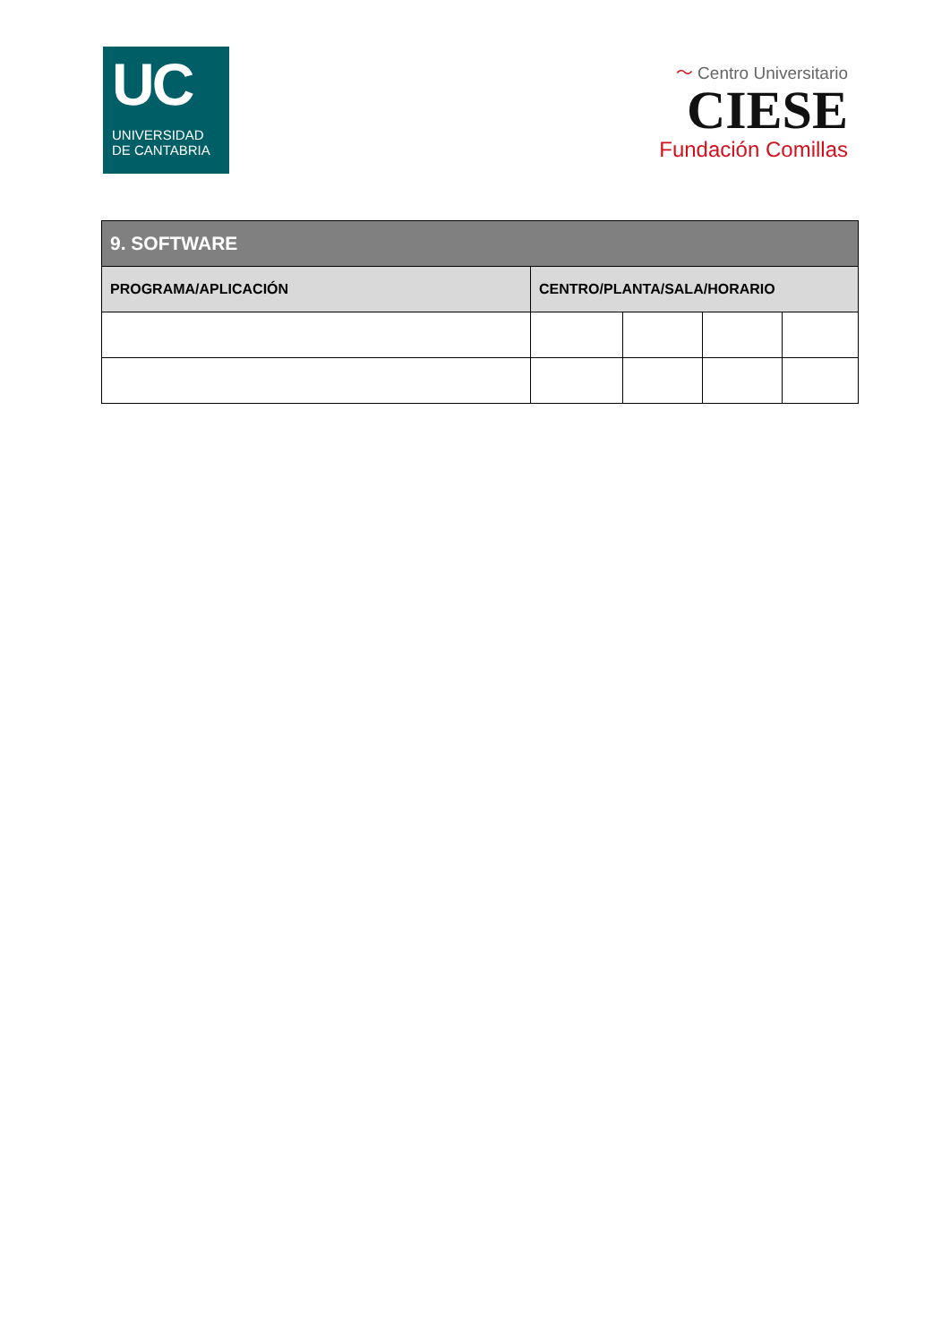UC
UNIVERSIDAD
DE CANTABRIA
〜 Centro Universitario
CIESE
Fundación Comillas
| 9. SOFTWARE | | | | |
| --- | --- | --- | --- | --- |
| PROGRAMA/APLICACIÓN | CENTRO/PLANTA/SALA/HORARIO | | | |